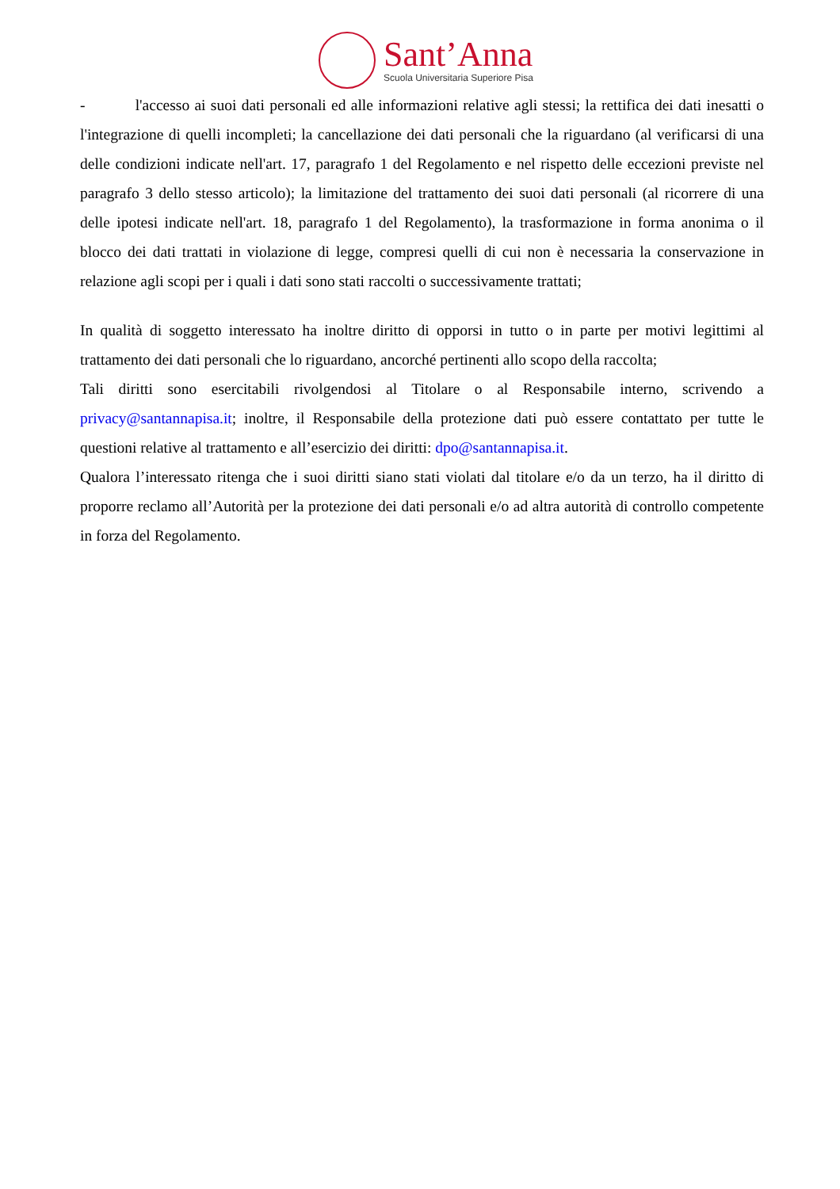Sant’Anna
Scuola Universitaria Superiore Pisa
- l'accesso ai suoi dati personali ed alle informazioni relative agli stessi; la rettifica dei dati inesatti o l'integrazione di quelli incompleti; la cancellazione dei dati personali che la riguardano (al verificarsi di una delle condizioni indicate nell'art. 17, paragrafo 1 del Regolamento e nel rispetto delle eccezioni previste nel paragrafo 3 dello stesso articolo); la limitazione del trattamento dei suoi dati personali (al ricorrere di una delle ipotesi indicate nell'art. 18, paragrafo 1 del Regolamento), la trasformazione in forma anonima o il blocco dei dati trattati in violazione di legge, compresi quelli di cui non è necessaria la conservazione in relazione agli scopi per i quali i dati sono stati raccolti o successivamente trattati;
In qualità di soggetto interessato ha inoltre diritto di opporsi in tutto o in parte per motivi legittimi al trattamento dei dati personali che lo riguardano, ancorché pertinenti allo scopo della raccolta;
Tali diritti sono esercitabili rivolgendosi al Titolare o al Responsabile interno, scrivendo a privacy@santannapisa.it; inoltre, il Responsabile della protezione dati può essere contattato per tutte le questioni relative al trattamento e all’esercizio dei diritti: dpo@santannapisa.it.
Qualora l’interessato ritenga che i suoi diritti siano stati violati dal titolare e/o da un terzo, ha il diritto di proporre reclamo all’Autorità per la protezione dei dati personali e/o ad altra autorità di controllo competente in forza del Regolamento.